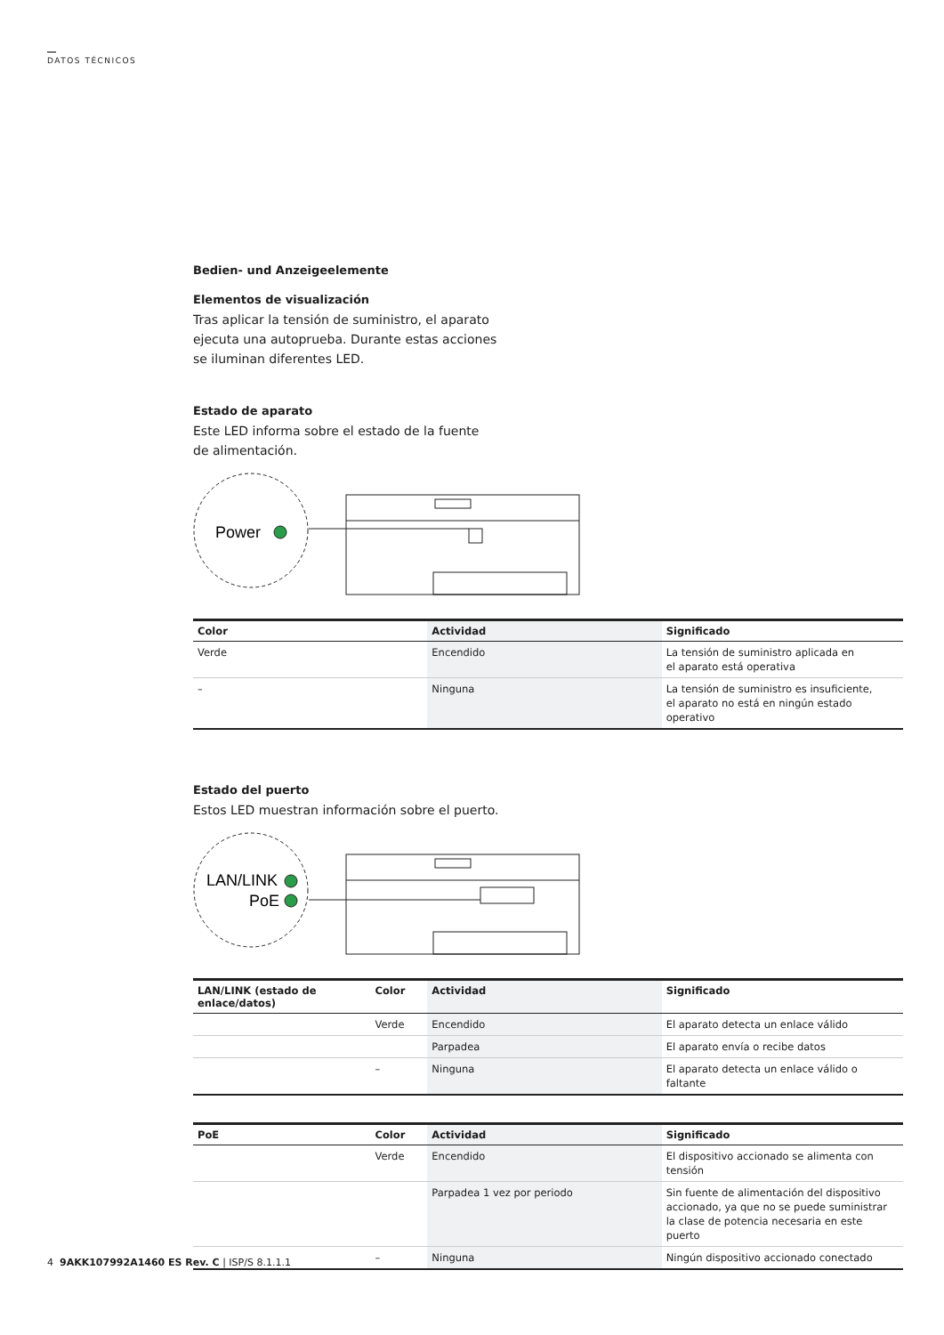DATOS TÉCNICOS
Bedien- und Anzeigeelemente
Elementos de visualización
Tras aplicar la tensión de suministro, el aparato
ejecuta una autoprueba. Durante estas acciones
se iluminan diferentes LED.
Estado de aparato
Este LED informa sobre el estado de la fuente
de alimentación.
Power
| Color | Actividad | Significado |
| --- | --- | --- |
| Verde | Encendido | La tensión de suministro aplicada en el aparato está operativa |
| – | Ninguna | La tensión de suministro es insuficiente, el aparato no está en ningún estado operativo |
Estado del puerto
Estos LED muestran información sobre el puerto.
LAN/LINK
PoE
| LAN/LINK (estado de enlace/datos) | Color | Actividad | Significado |
| --- | --- | --- | --- |
| | Verde | Encendido | El aparato detecta un enlace válido |
| | | Parpadea | El aparato envía o recibe datos |
| | – | Ninguna | El aparato detecta un enlace válido o faltante |
| PoE | Color | Actividad | Significado |
| --- | --- | --- | --- |
| | Verde | Encendido | El dispositivo accionado se alimenta con tensión |
| | | Parpadea 1 vez por periodo | Sin fuente de alimentación del dispositivo accionado, ya que no se puede suministrar la clase de potencia necesaria en este puerto |
| | – | Ninguna | Ningún dispositivo accionado conectado |
4 9AKK107992A1460 ES Rev. C | ISP/S 8.1.1.1